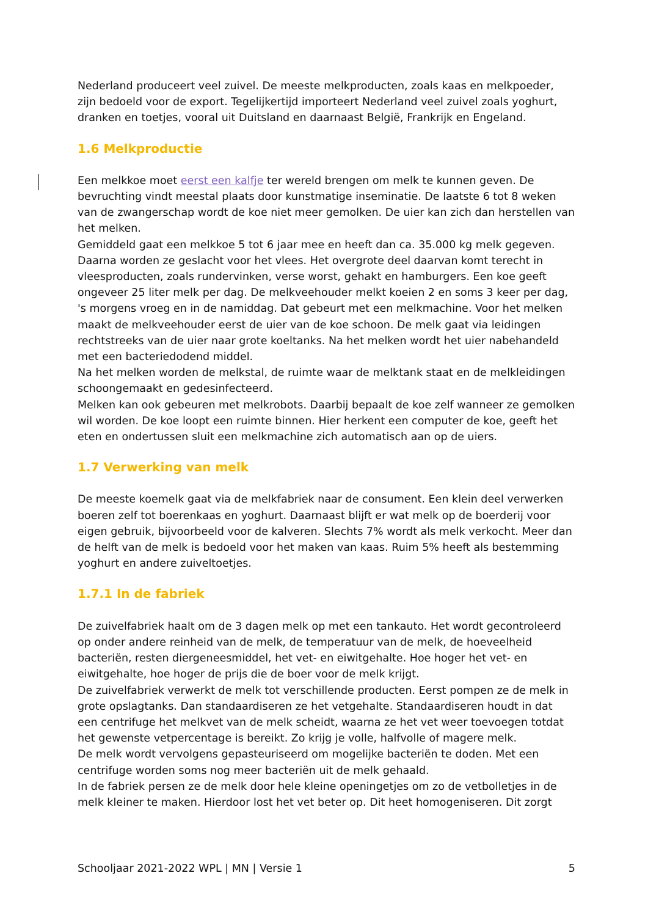Nederland produceert veel zuivel. De meeste melkproducten, zoals kaas en melkpoeder, zijn bedoeld voor de export. Tegelijkertijd importeert Nederland veel zuivel zoals yoghurt, dranken en toetjes, vooral uit Duitsland en daarnaast België, Frankrijk en Engeland.
1.6 Melkproductie
Een melkkoe moet eerst een kalfje ter wereld brengen om melk te kunnen geven. De bevruchting vindt meestal plaats door kunstmatige inseminatie. De laatste 6 tot 8 weken van de zwangerschap wordt de koe niet meer gemolken. De uier kan zich dan herstellen van het melken.
Gemiddeld gaat een melkkoe 5 tot 6 jaar mee en heeft dan ca. 35.000 kg melk gegeven. Daarna worden ze geslacht voor het vlees. Het overgrote deel daarvan komt terecht in vleesproducten, zoals rundervinken, verse worst, gehakt en hamburgers. Een koe geeft ongeveer 25 liter melk per dag. De melkveehouder melkt koeien 2 en soms 3 keer per dag, 's morgens vroeg en in de namiddag. Dat gebeurt met een melkmachine. Voor het melken maakt de melkveehouder eerst de uier van de koe schoon. De melk gaat via leidingen rechtstreeks van de uier naar grote koeltanks. Na het melken wordt het uier nabehandeld met een bacteriedodend middel.
Na het melken worden de melkstal, de ruimte waar de melktank staat en de melkleidingen schoongemaakt en gedesinfecteerd.
Melken kan ook gebeuren met melkrobots. Daarbij bepaalt de koe zelf wanneer ze gemolken wil worden. De koe loopt een ruimte binnen. Hier herkent een computer de koe, geeft het eten en ondertussen sluit een melkmachine zich automatisch aan op de uiers.
1.7 Verwerking van melk
De meeste koemelk gaat via de melkfabriek naar de consument. Een klein deel verwerken boeren zelf tot boerenkaas en yoghurt. Daarnaast blijft er wat melk op de boerderij voor eigen gebruik, bijvoorbeeld voor de kalveren. Slechts 7% wordt als melk verkocht. Meer dan de helft van de melk is bedoeld voor het maken van kaas. Ruim 5% heeft als bestemming yoghurt en andere zuiveltoetjes.
1.7.1 In de fabriek
De zuivelfabriek haalt om de 3 dagen melk op met een tankauto. Het wordt gecontroleerd op onder andere reinheid van de melk, de temperatuur van de melk, de hoeveelheid bacteriën, resten diergeneesmiddel, het vet- en eiwitgehalte. Hoe hoger het vet- en eiwitgehalte, hoe hoger de prijs die de boer voor de melk krijgt.
De zuivelfabriek verwerkt de melk tot verschillende producten. Eerst pompen ze de melk in grote opslagtanks. Dan standaardiseren ze het vetgehalte. Standaardiseren houdt in dat een centrifuge het melkvet van de melk scheidt, waarna ze het vet weer toevoegen totdat het gewenste vetpercentage is bereikt. Zo krijg je volle, halfvolle of magere melk.
De melk wordt vervolgens gepasteuriseerd om mogelijke bacteriën te doden. Met een centrifuge worden soms nog meer bacteriën uit de melk gehaald.
In de fabriek persen ze de melk door hele kleine openingetjes om zo de vetbolletjes in de melk kleiner te maken. Hierdoor lost het vet beter op. Dit heet homogeniseren. Dit zorgt
Schooljaar 2021-2022 WPL | MN | Versie 1 5